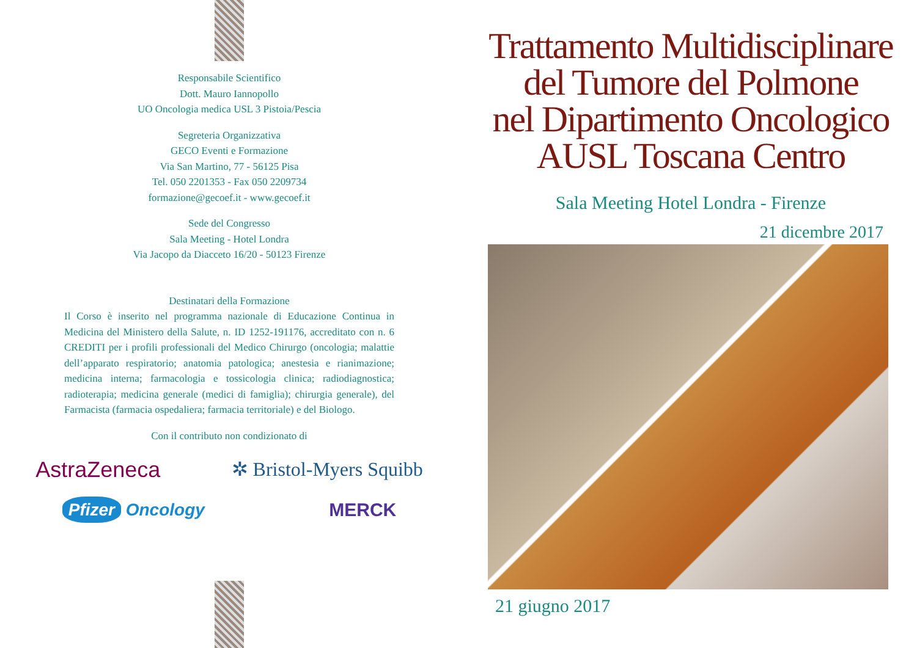Responsabile Scientifico
Dott. Mauro Iannopollo
UO Oncologia medica USL 3 Pistoia/Pescia
Segreteria Organizzativa
GECO Eventi e Formazione
Via San Martino, 77 - 56125 Pisa
Tel. 050 2201353 - Fax 050 2209734
formazione@gecoef.it - www.gecoef.it
Sede del Congresso
Sala Meeting - Hotel Londra
Via Jacopo da Diacceto 16/20 - 50123 Firenze
Destinatari della Formazione
Il Corso è inserito nel programma nazionale di Educazione Continua in Medicina del Ministero della Salute, n. ID 1252-191176, accreditato con n. 6 CREDITI per i profili professionali del Medico Chirurgo (oncologia; malattie dell’apparato respiratorio; anatomia patologica; anestesia e rianimazione; medicina interna; farmacologia e tossicologia clinica; radiodiagnostica; radioterapia; medicina generale (medici di famiglia); chirurgia generale), del Farmacista (farmacia ospedaliera; farmacia territoriale) e del Biologo.
Con il contributo non condizionato di
AstraZeneca ✲ Bristol-Myers Squibb
Pfizer Oncology MERCK
Trattamento Multidisciplinare
del Tumore del Polmone
nel Dipartimento Oncologico
AUSL Toscana Centro
Sala Meeting Hotel Londra - Firenze
21 dicembre 2017
21 giugno 2017